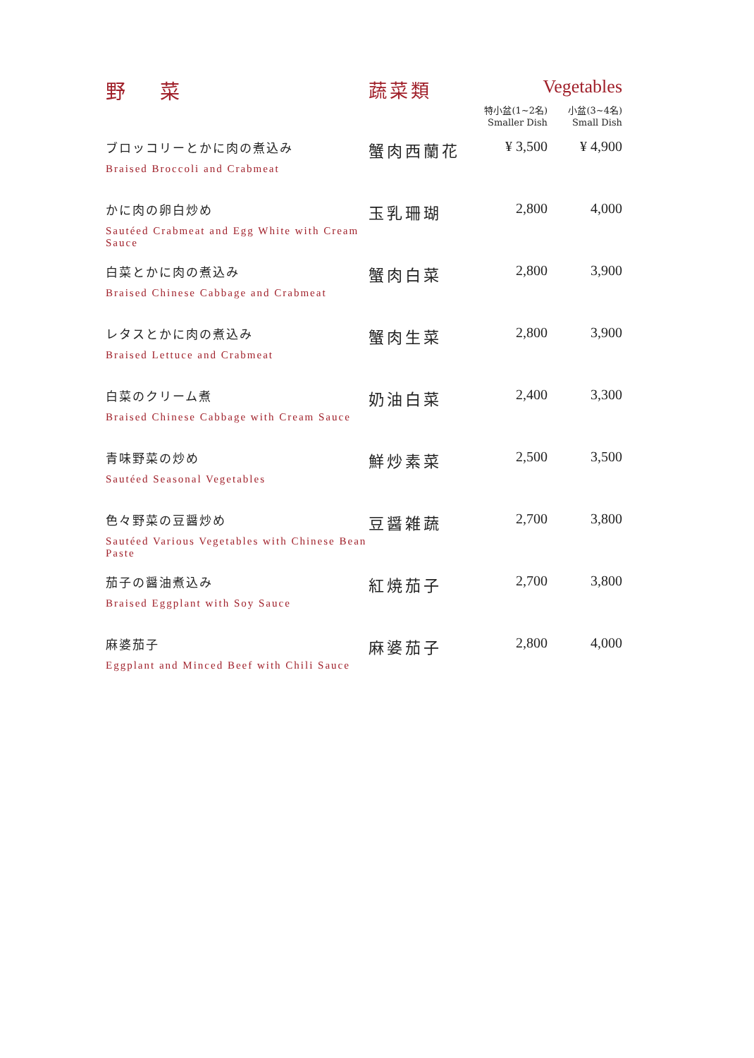| 野 菜 | 蔬菜類 | Vegetables | |
| --- | --- | --- | --- |
| | | 特小盆(1~2名) Smaller Dish | 小盆(3~4名) Small Dish |
| ブロッコリーとかに肉の煮込み Braised Broccoli and Crabmeat | 蟹肉西蘭花 | ¥ 3,500 | ¥ 4,900 |
| かに肉の卵白炒め Sautéed Crabmeat and Egg White with Cream Sauce | 玉乳珊瑚 | 2,800 | 4,000 |
| 白菜とかに肉の煮込み Braised Chinese Cabbage and Crabmeat | 蟹肉白菜 | 2,800 | 3,900 |
| レタスとかに肉の煮込み Braised Lettuce and Crabmeat | 蟹肉生菜 | 2,800 | 3,900 |
| 白菜のクリーム煮 Braised Chinese Cabbage with Cream Sauce | 奶油白菜 | 2,400 | 3,300 |
| 青味野菜の炒め Sautéed Seasonal Vegetables | 鮮炒素菜 | 2,500 | 3,500 |
| 色々野菜の豆醤炒め Sautéed Various Vegetables with Chinese Bean Paste | 豆醤雑蔬 | 2,700 | 3,800 |
| 茄子の醤油煮込み Braised Eggplant with Soy Sauce | 紅焼茄子 | 2,700 | 3,800 |
| 麻婆茄子 Eggplant and Minced Beef with Chili Sauce | 麻婆茄子 | 2,800 | 4,000 |